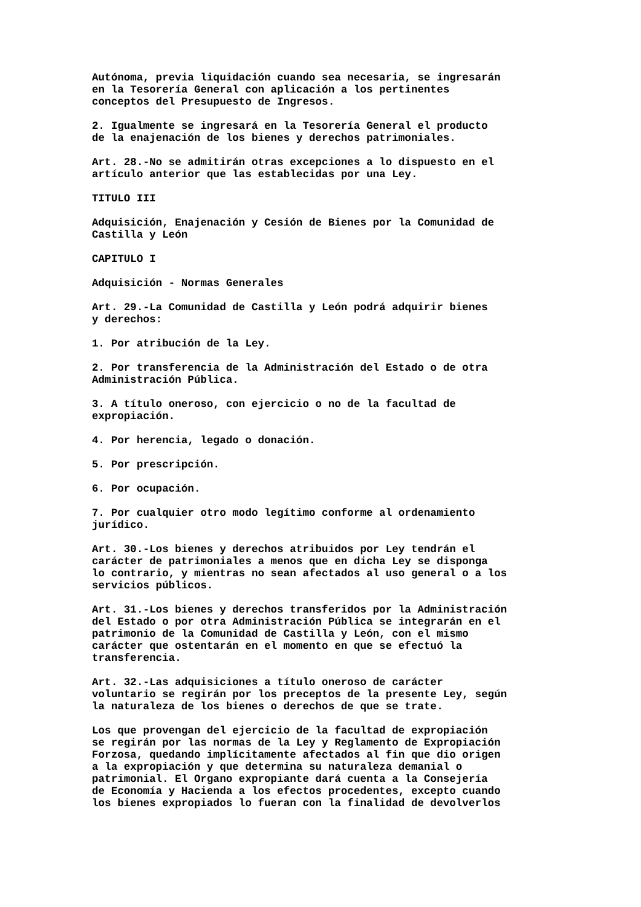Autónoma, previa liquidación cuando sea necesaria, se ingresarán en la Tesorería General con aplicación a los pertinentes conceptos del Presupuesto de Ingresos.
2. Igualmente se ingresará en la Tesorería General el producto de la enajenación de los bienes y derechos patrimoniales.
Art. 28.-No se admitirán otras excepciones a lo dispuesto en el artículo anterior que las establecidas por una Ley.
TITULO III
Adquisición, Enajenación y Cesión de Bienes por la Comunidad de Castilla y León
CAPITULO I
Adquisición - Normas Generales
Art. 29.-La Comunidad de Castilla y León podrá adquirir bienes y derechos:
1. Por atribución de la Ley.
2. Por transferencia de la Administración del Estado o de otra Administración Pública.
3. A título oneroso, con ejercicio o no de la facultad de expropiación.
4. Por herencia, legado o donación.
5. Por prescripción.
6. Por ocupación.
7. Por cualquier otro modo legítimo conforme al ordenamiento jurídico.
Art. 30.-Los bienes y derechos atribuidos por Ley tendrán el carácter de patrimoniales a menos que en dicha Ley se disponga lo contrario, y mientras no sean afectados al uso general o a los servicios públicos.
Art. 31.-Los bienes y derechos transferidos por la Administración del Estado o por otra Administración Pública se integrarán en el patrimonio de la Comunidad de Castilla y León, con el mismo carácter que ostentarán en el momento en que se efectuó la transferencia.
Art. 32.-Las adquisiciones a título oneroso de carácter voluntario se regirán por los preceptos de la presente Ley, según la naturaleza de los bienes o derechos de que se trate.
Los que provengan del ejercicio de la facultad de expropiación se regirán por las normas de la Ley y Reglamento de Expropiación Forzosa, quedando implícitamente afectados al fin que dio origen a la expropiación y que determina su naturaleza demanial o patrimonial. El Organo expropiante dará cuenta a la Consejería de Economía y Hacienda a los efectos procedentes, excepto cuando los bienes expropiados lo fueran con la finalidad de devolverlos